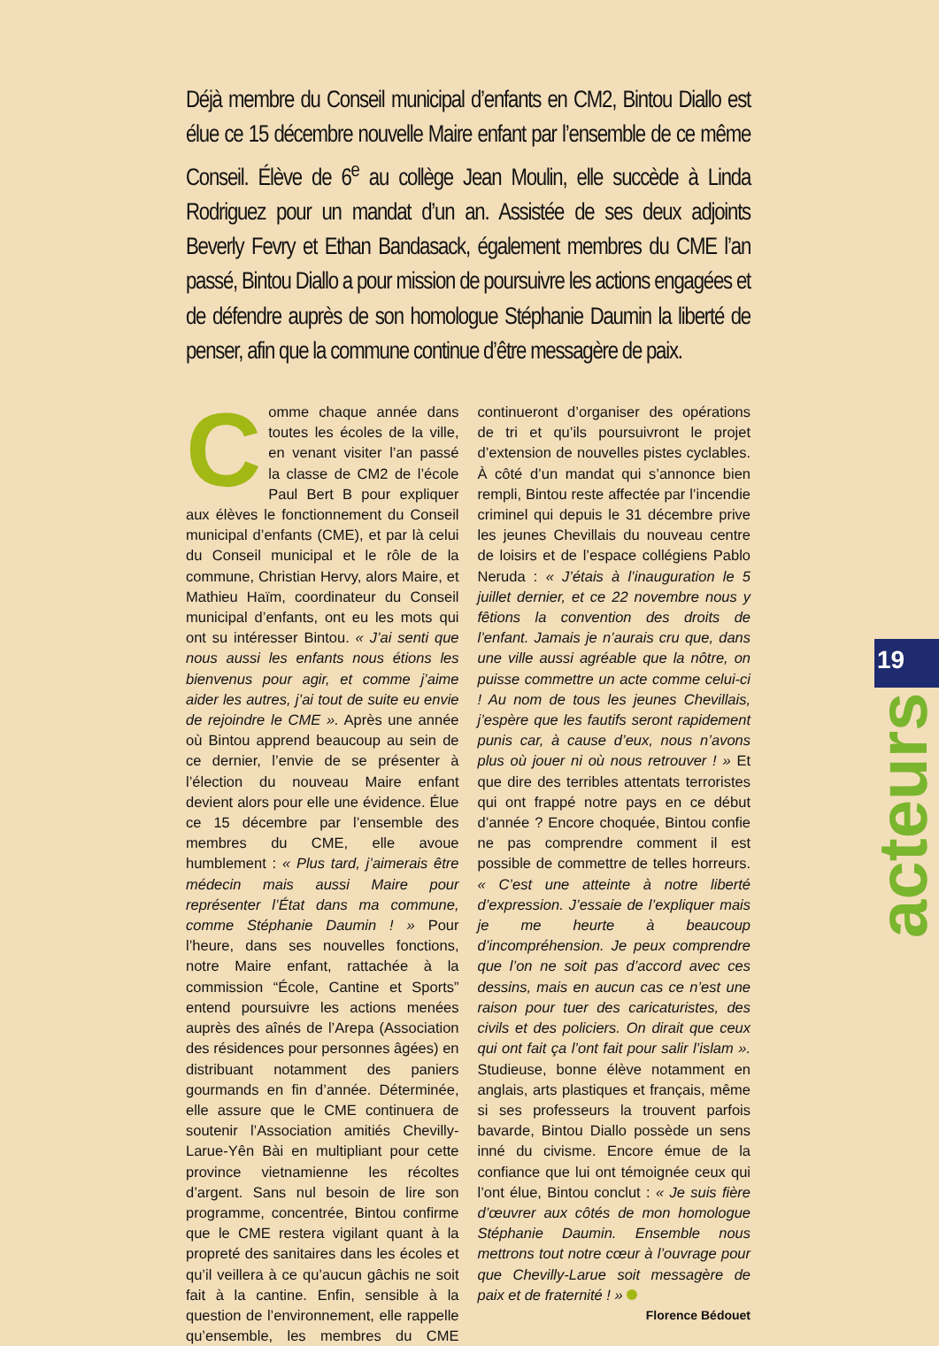Déjà membre du Conseil municipal d’enfants en CM2, Bintou Diallo est élue ce 15 décembre nouvelle Maire enfant par l’ensemble de ce même Conseil. Élève de 6<sup>e</sup> au collège Jean Moulin, elle succède à Linda Rodriguez pour un mandat d’un an. Assistée de ses deux adjoints Beverly Fevry et Ethan Bandasack, également membres du CME l’an passé, Bintou Diallo a pour mission de poursuivre les actions engagées et de défendre auprès de son homologue Stéphanie Daumin la liberté de penser, afin que la commune continue d’être messagère de paix.
Comme chaque année dans toutes les écoles de la ville, en venant visiter l’an passé la classe de CM2 de l’école Paul Bert B pour expliquer aux élèves le fonctionnement du Conseil municipal d’enfants (CME), et par là celui du Conseil municipal et le rôle de la commune, Christian Hervy, alors Maire, et Mathieu Haïm, coordinateur du Conseil municipal d’enfants, ont eu les mots qui ont su intéresser Bintou. « J’ai senti que nous aussi les enfants nous étions les bienvenus pour agir, et comme j’aime aider les autres, j’ai tout de suite eu envie de rejoindre le CME ». Après une année où Bintou apprend beaucoup au sein de ce dernier, l’envie de se présenter à l’élection du nouveau Maire enfant devient alors pour elle une évidence. Élue ce 15 décembre par l’ensemble des membres du CME, elle avoue humblement : « Plus tard, j’aimerais être médecin mais aussi Maire pour représenter l’État dans ma commune, comme Stéphanie Daumin ! » Pour l’heure, dans ses nouvelles fonctions, notre Maire enfant, rattachée à la commission “École, Cantine et Sports” entend poursuivre les actions menées auprès des aînés de l’Arepa (Association des résidences pour personnes âgées) en distribuant notamment des paniers gourmands en fin d’année. Déterminée, elle assure que le CME continuera de soutenir l’Association amitiés Chevilly-Larue-Yên Bài en multipliant pour cette province vietnamienne les récoltes d’argent. Sans nul besoin de lire son programme, concentrée, Bintou confirme que le CME restera vigilant quant à la propreté des sanitaires dans les écoles et qu’il veillera à ce qu’aucun gâchis ne soit fait à la cantine. Enfin, sensible à la question de l’environnement, elle rappelle qu’ensemble, les membres du CME continueront d’organiser des opérations de tri et qu’ils poursuivront le projet d’extension de nouvelles pistes cyclables. À côté d’un mandat qui s’annonce bien rempli, Bintou reste affectée par l’incendie criminel qui depuis le 31 décembre prive les jeunes Chevillais du nouveau centre de loisirs et de l’espace collégiens Pablo Neruda : « J’étais à l’inauguration le 5 juillet dernier, et ce 22 novembre nous y fêtions la convention des droits de l’enfant. Jamais je n’aurais cru que, dans une ville aussi agréable que la nôtre, on puisse commettre un acte comme celui-ci ! Au nom de tous les jeunes Chevillais, j’espère que les fautifs seront rapidement punis car, à cause d’eux, nous n’avons plus où jouer ni où nous retrouver ! » Et que dire des terribles attentats terroristes qui ont frappé notre pays en ce début d’année ? Encore choquée, Bintou confie ne pas comprendre comment il est possible de commettre de telles horreurs. « C’est une atteinte à notre liberté d’expression. J’essaie de l’expliquer mais je me heurte à beaucoup d’incompréhension. Je peux comprendre que l’on ne soit pas d’accord avec ces dessins, mais en aucun cas ce n’est une raison pour tuer des caricaturistes, des civils et des policiers. On dirait que ceux qui ont fait ça l’ont fait pour salir l’islam ». Studieuse, bonne élève notamment en anglais, arts plastiques et français, même si ses professeurs la trouvent parfois bavarde, Bintou Diallo possède un sens inné du civisme. Encore émue de la confiance que lui ont témoignée ceux qui l’ont élue, Bintou conclut : « Je suis fière d’œuvrer aux côtés de mon homologue Stéphanie Daumin. Ensemble nous mettrons tout notre cœur à l’ouvrage pour que Chevilly-Larue soit messagère de paix et de fraternité ! »
Florence Bédouet
19
acteurs